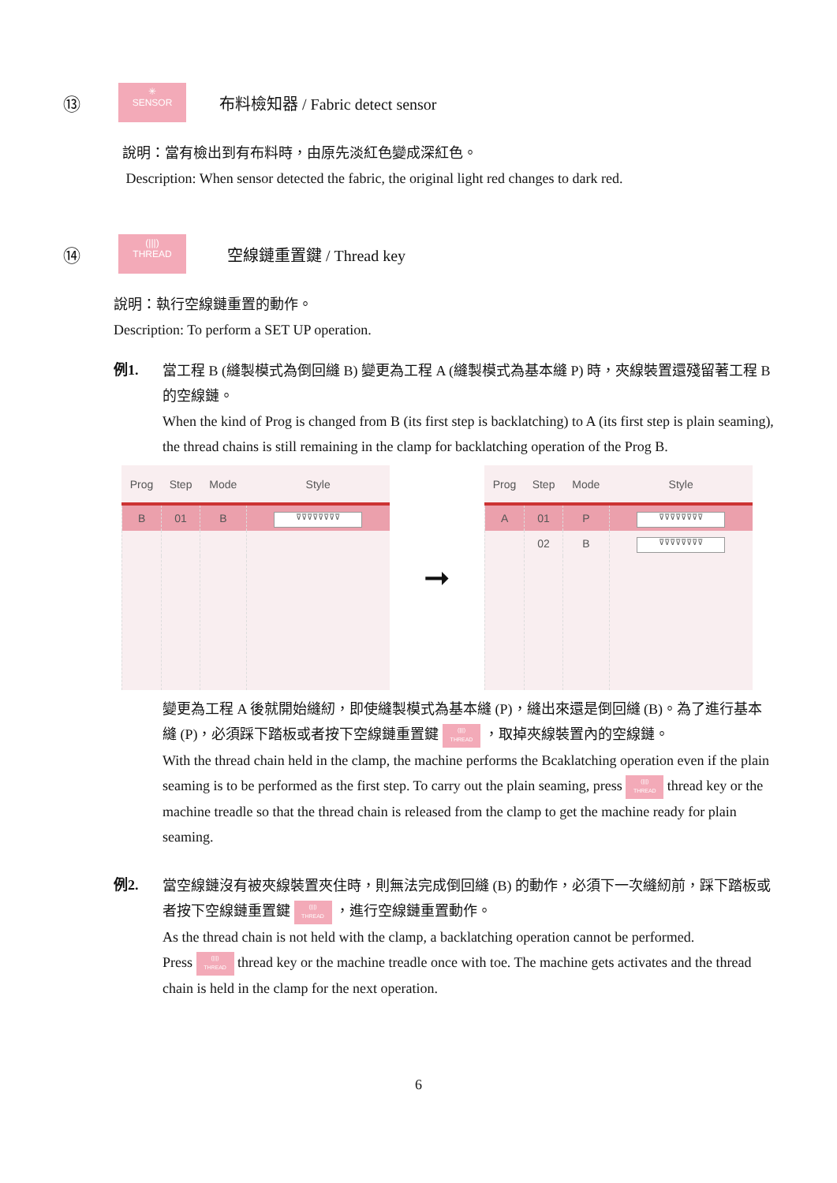⑬ ✳
SENSOR 布料檢知器 / Fabric detect sensor
說明：當有檢出到有布料時，由原先淡紅色變成深紅色。
Description: When sensor detected the fabric, the original light red changes to dark red.
⑭ (|||)
THREAD 空線鏈重置鍵 / Thread key
說明：執行空線鏈重置的動作。
Description: To perform a SET UP operation.
例1.
當工程 B (縫製模式為倒回縫 B) 變更為工程 A (縫製模式為基本縫 P) 時，夾線裝置還殘留著工程 B 的空線鏈。
When the kind of Prog is changed from B (its first step is backlatching) to A (its first step is plain seaming), the thread chains is still remaining in the clamp for backlatching operation of the Prog B.
| Prog | Step | Mode | Style |
| --- | --- | --- | --- |
| B | 01 | B | ⊽⊽⊽⊽⊽⊽⊽⊽ |
➞
| Prog | Step | Mode | Style |
| --- | --- | --- | --- |
| A | 01 | P | ⊽⊽⊽⊽⊽⊽⊽⊽ |
| | 02 | B | ⊽⊽⊽⊽⊽⊽⊽⊽ |
變更為工程 A 後就開始縫紉，即使縫製模式為基本縫 (P)，縫出來還是倒回縫 (B)。為了進行基本縫 (P)，必須踩下踏板或者按下空線鏈重置鍵 (|||)
THREAD ，取掉夾線裝置內的空線鏈。
With the thread chain held in the clamp, the machine performs the Bcaklatching operation even if the plain seaming is to be performed as the first step. To carry out the plain seaming, press (|||)
THREAD thread key or the machine treadle so that the thread chain is released from the clamp to get the machine ready for plain seaming.
例2.
當空線鏈沒有被夾線裝置夾住時，則無法完成倒回縫 (B) 的動作，必須下一次縫紉前，踩下踏板或者按下空線鏈重置鍵 (|||)
THREAD ，進行空線鏈重置動作。
As the thread chain is not held with the clamp, a backlatching operation cannot be performed.
Press (|||)
THREAD thread key or the machine treadle once with toe. The machine gets activates and the thread chain is held in the clamp for the next operation.
6